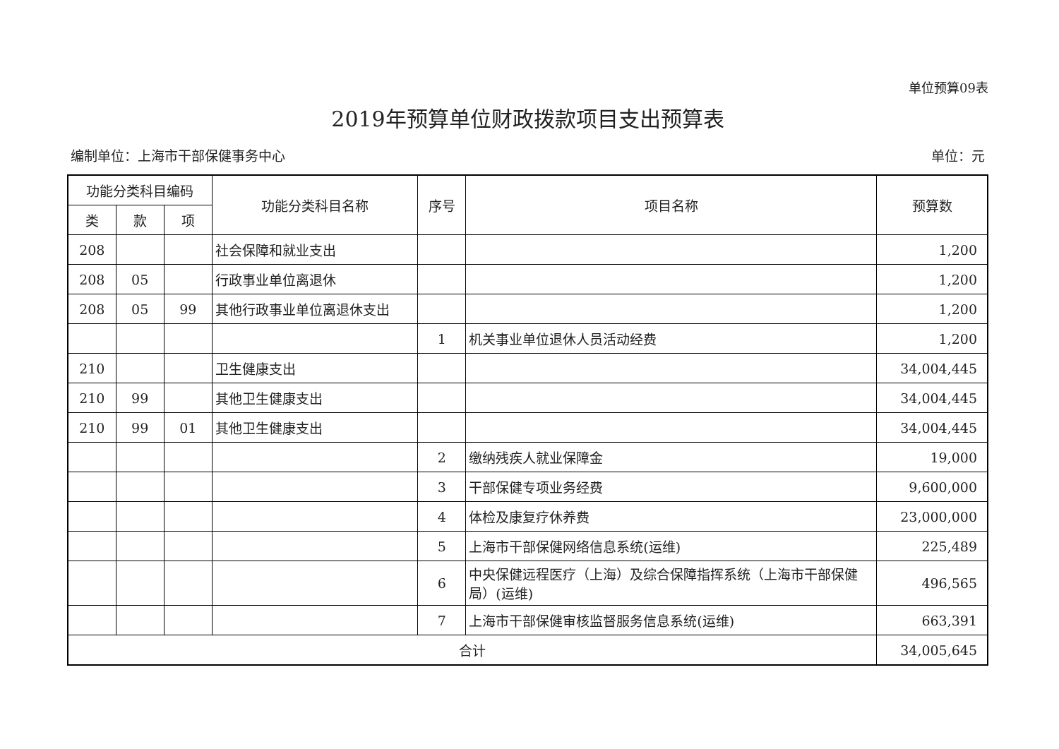单位预算09表
2019年预算单位财政拨款项目支出预算表
编制单位：上海市干部保健事务中心 单位：元
| 功能分类科目编码 | | | 功能分类科目名称 | 序号 | 项目名称 | 预算数 |
| --- | --- | --- | --- | --- | --- | --- |
| 类 | 款 | 项 | | | | |
| 208 | | | 社会保障和就业支出 | | | 1,200 |
| 208 | 05 | | 行政事业单位离退休 | | | 1,200 |
| 208 | 05 | 99 | 其他行政事业单位离退休支出 | | | 1,200 |
| | | | | 1 | 机关事业单位退休人员活动经费 | 1,200 |
| 210 | | | 卫生健康支出 | | | 34,004,445 |
| 210 | 99 | | 其他卫生健康支出 | | | 34,004,445 |
| 210 | 99 | 01 | 其他卫生健康支出 | | | 34,004,445 |
| | | | | 2 | 缴纳残疾人就业保障金 | 19,000 |
| | | | | 3 | 干部保健专项业务经费 | 9,600,000 |
| | | | | 4 | 体检及康复疗休养费 | 23,000,000 |
| | | | | 5 | 上海市干部保健网络信息系统(运维) | 225,489 |
| | | | | 6 | 中央保健远程医疗（上海）及综合保障指挥系统（上海市干部保健局）(运维) | 496,565 |
| | | | | 7 | 上海市干部保健审核监督服务信息系统(运维) | 663,391 |
| 合计 | | | | | | 34,005,645 |